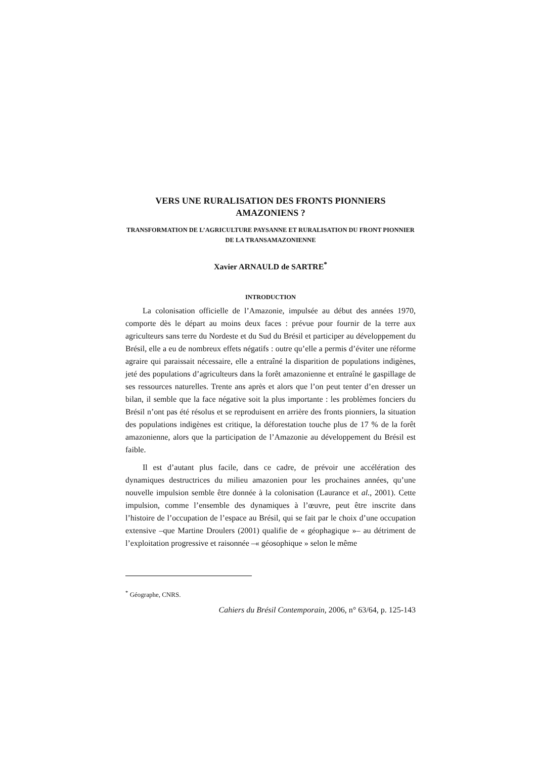VERS UNE RURALISATION DES FRONTS PIONNIERS AMAZONIENS ?
TRANSFORMATION DE L’AGRICULTURE PAYSANNE ET RURALISATION DU FRONT PIONNIER DE LA TRANSAMAZONIENNE
Xavier ARNAULD de SARTRE<sup>*</sup>
INTRODUCTION
La colonisation officielle de l’Amazonie, impulsée au début des années 1970, comporte dès le départ au moins deux faces : prévue pour fournir de la terre aux agriculteurs sans terre du Nordeste et du Sud du Brésil et participer au développement du Brésil, elle a eu de nombreux effets négatifs : outre qu’elle a permis d’éviter une réforme agraire qui paraissait nécessaire, elle a entraîné la disparition de populations indigènes, jeté des populations d’agriculteurs dans la forêt amazonienne et entraîné le gaspillage de ses ressources naturelles. Trente ans après et alors que l’on peut tenter d’en dresser un bilan, il semble que la face négative soit la plus importante : les problèmes fonciers du Brésil n’ont pas été résolus et se reproduisent en arrière des fronts pionniers, la situation des populations indigènes est critique, la déforestation touche plus de 17 % de la forêt amazonienne, alors que la participation de l’Amazonie au développement du Brésil est faible.
Il est d’autant plus facile, dans ce cadre, de prévoir une accélération des dynamiques destructrices du milieu amazonien pour les prochaines années, qu’une nouvelle impulsion semble être donnée à la colonisation (Laurance et al., 2001). Cette impulsion, comme l’ensemble des dynamiques à l’œuvre, peut être inscrite dans l’histoire de l’occupation de l’espace au Brésil, qui se fait par le choix d’une occupation extensive –que Martine Droulers (2001) qualifie de « géophagique »– au détriment de l’exploitation progressive et raisonnée –« géosophique » selon le même
<sup>*</sup> Géographe, CNRS.
Cahiers du Brésil Contemporain, 2006, n° 63/64, p. 125-143